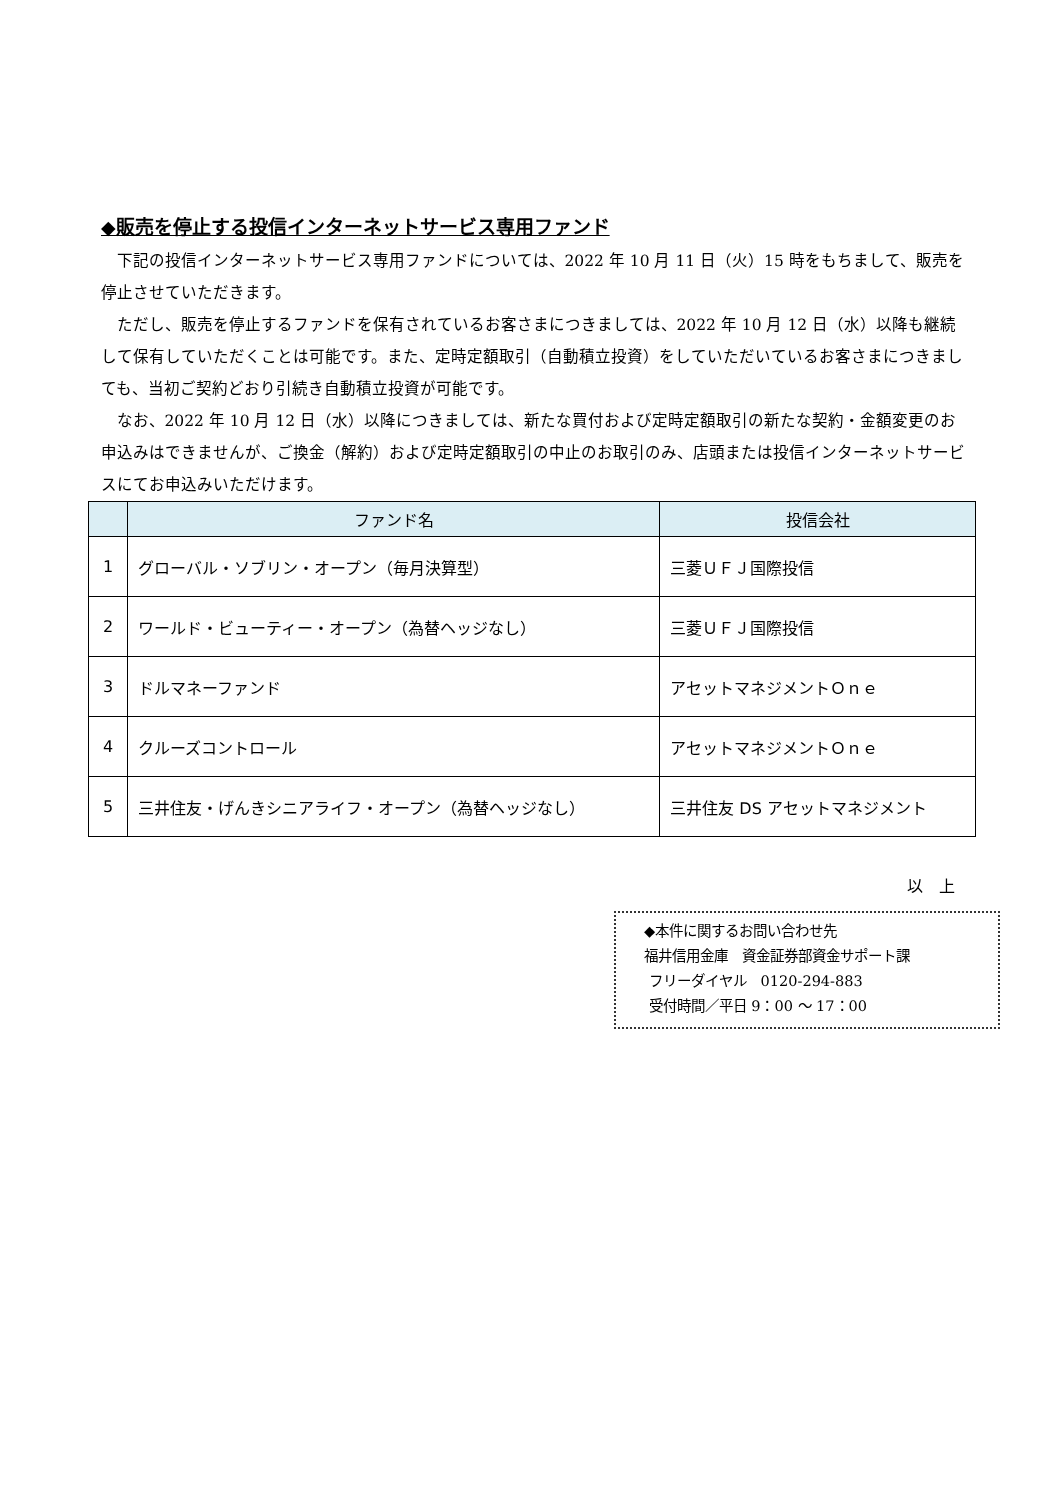◆販売を停止する投信インターネットサービス専用ファンド
下記の投信インターネットサービス専用ファンドについては、2022 年 10 月 11 日（火）15 時をもちまして、販売を停止させていただきます。
ただし、販売を停止するファンドを保有されているお客さまにつきましては、2022 年 10 月 12 日（水）以降も継続して保有していただくことは可能です。また、定時定額取引（自動積立投資）をしていただいているお客さまにつきましても、当初ご契約どおり引続き自動積立投資が可能です。
なお、2022 年 10 月 12 日（水）以降につきましては、新たな買付および定時定額取引の新たな契約・金額変更のお申込みはできませんが、ご換金（解約）および定時定額取引の中止のお取引のみ、店頭または投信インターネットサービスにてお申込みいただけます。
| | ファンド名 | 投信会社 |
| --- | --- | --- |
| 1 | グローバル・ソブリン・オープン（毎月決算型） | 三菱ＵＦＪ国際投信 |
| 2 | ワールド・ビューティー・オープン（為替ヘッジなし） | 三菱ＵＦＪ国際投信 |
| 3 | ドルマネーファンド | アセットマネジメントＯｎｅ |
| 4 | クルーズコントロール | アセットマネジメントＯｎｅ |
| 5 | 三井住友・げんきシニアライフ・オープン（為替ヘッジなし） | 三井住友 DS アセットマネジメント |
以　上
◆本件に関するお問い合わせ先
福井信用金庫　資金証券部資金サポート課
フリーダイヤル　0120-294-883
受付時間／平日 9：00 ～ 17：00